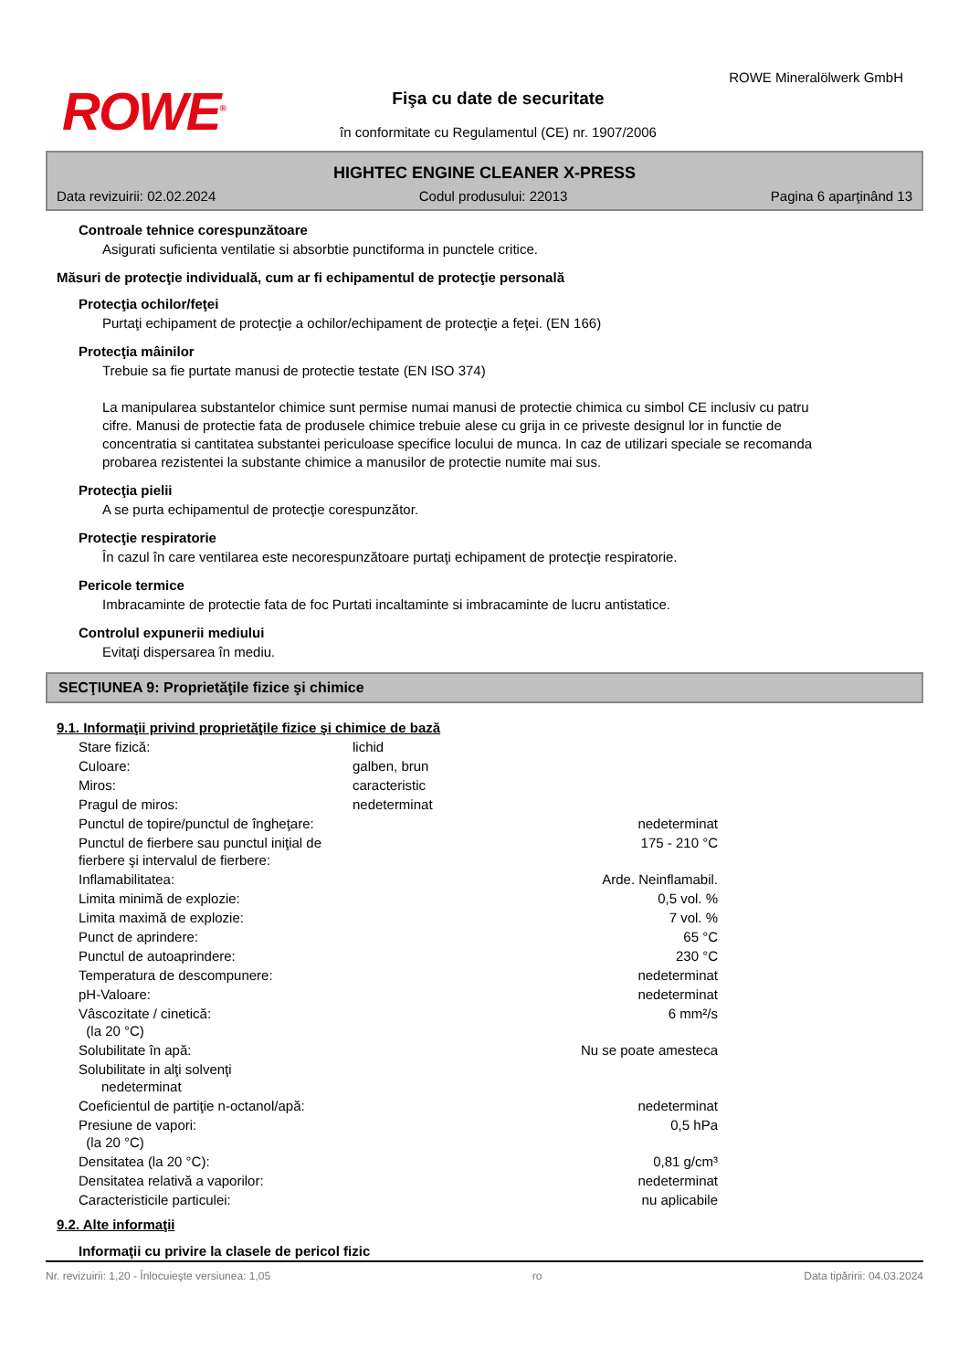ROWE<sup>®</sup>
ROWE Mineralölwerk GmbH
Fişa cu date de securitate
în conformitate cu Regulamentul (CE) nr. 1907/2006
HIGHTEC ENGINE CLEANER X-PRESS
Data revizuirii: 02.02.2024 Codul produsului: 22013 Pagina 6 aparţinând 13
Controale tehnice corespunzătoare
Asigurati suficienta ventilatie si absorbtie punctiforma in punctele critice.
Măsuri de protecţie individuală, cum ar fi echipamentul de protecţie personală
Protecţia ochilor/feţei
Purtaţi echipament de protecţie a ochilor/echipament de protecţie a feţei. (EN 166)
Protecţia mâinilor
Trebuie sa fie purtate manusi de protectie testate (EN ISO 374)
La manipularea substantelor chimice sunt permise numai manusi de protectie chimica cu simbol CE inclusiv cu patru cifre. Manusi de protectie fata de produsele chimice trebuie alese cu grija in ce priveste designul lor in functie de concentratia si cantitatea substantei periculoase specifice locului de munca. In caz de utilizari speciale se recomanda probarea rezistentei la substante chimice a manusilor de protectie numite mai sus.
Protecţia pielii
A se purta echipamentul de protecţie corespunzător.
Protecţie respiratorie
În cazul în care ventilarea este necorespunzătoare purtaţi echipament de protecţie respiratorie.
Pericole termice
Imbracaminte de protectie fata de foc Purtati incaltaminte si imbracaminte de lucru antistatice.
Controlul expunerii mediului
Evitaţi dispersarea în mediu.
SECŢIUNEA 9: Proprietăţile fizice şi chimice
9.1. Informaţii privind proprietăţile fizice şi chimice de bază
| Stare fizică: | lichid | |
| Culoare: | galben, brun | |
| Miros: | caracteristic | |
| Pragul de miros: | nedeterminat | |
| Punctul de topire/punctul de îngheţare: | | nedeterminat |
| Punctul de fierbere sau punctul iniţial de fierbere şi intervalul de fierbere: | | 175 - 210 °C |
| Inflamabilitatea: | | Arde. Neinflamabil. |
| Limita minimă de explozie: | | 0,5 vol. % |
| Limita maximă de explozie: | | 7 vol. % |
| Punct de aprindere: | | 65 °C |
| Punctul de autoaprindere: | | 230 °C |
| Temperatura de descompunere: | | nedeterminat |
| pH-Valoare: | | nedeterminat |
| Vâscozitate / cinetică: (la 20 °C) | | 6 mm²/s |
| Solubilitate în apă: | | Nu se poate amesteca |
| Solubilitate in alţi solvenţi nedeterminat | | |
| Coeficientul de partiţie n-octanol/apă: | | nedeterminat |
| Presiune de vapori: (la 20 °C) | | 0,5 hPa |
| Densitatea (la 20 °C): | | 0,81 g/cm³ |
| Densitatea relativă a vaporilor: | | nedeterminat |
| Caracteristicile particulei: | | nu aplicabile |
9.2. Alte informaţii
Informaţii cu privire la clasele de pericol fizic
Nr. revizuirii: 1,20 - Înlocuieşte versiunea: 1,05 ro Data tipăririi: 04.03.2024